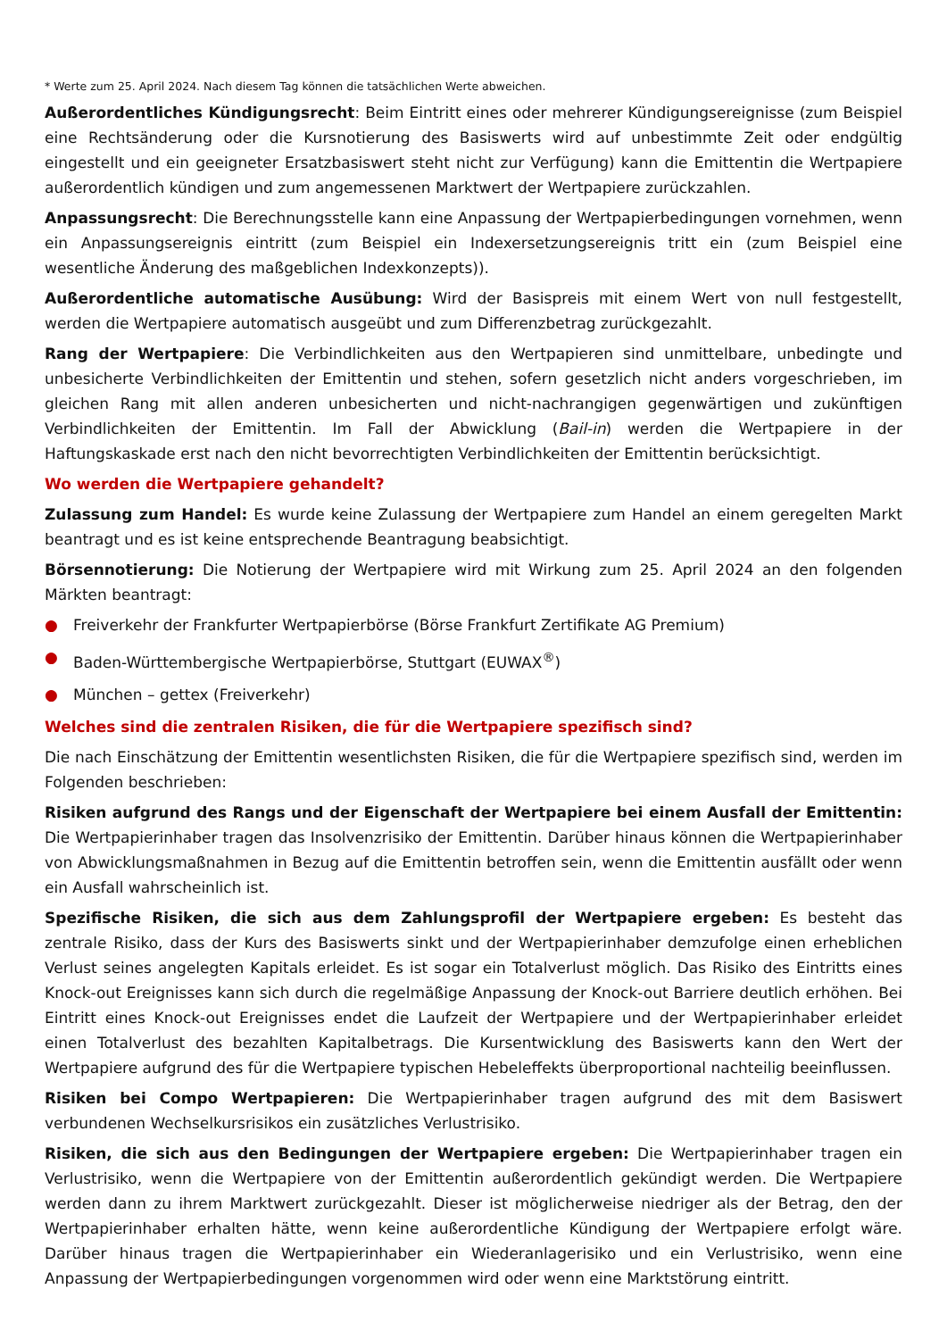* Werte zum 25. April 2024. Nach diesem Tag können die tatsächlichen Werte abweichen.
Außerordentliches Kündigungsrecht: Beim Eintritt eines oder mehrerer Kündigungsereignisse (zum Beispiel eine Rechtsänderung oder die Kursnotierung des Basiswerts wird auf unbestimmte Zeit oder endgültig eingestellt und ein geeigneter Ersatzbasiswert steht nicht zur Verfügung) kann die Emittentin die Wertpapiere außerordentlich kündigen und zum angemessenen Marktwert der Wertpapiere zurückzahlen.
Anpassungsrecht: Die Berechnungsstelle kann eine Anpassung der Wertpapierbedingungen vornehmen, wenn ein Anpassungsereignis eintritt (zum Beispiel ein Indexersetzungsereignis tritt ein (zum Beispiel eine wesentliche Änderung des maßgeblichen Indexkonzepts)).
Außerordentliche automatische Ausübung: Wird der Basispreis mit einem Wert von null festgestellt, werden die Wertpapiere automatisch ausgeübt und zum Differenzbetrag zurückgezahlt.
Rang der Wertpapiere: Die Verbindlichkeiten aus den Wertpapieren sind unmittelbare, unbedingte und unbesicherte Verbindlichkeiten der Emittentin und stehen, sofern gesetzlich nicht anders vorgeschrieben, im gleichen Rang mit allen anderen unbesicherten und nicht-nachrangigen gegenwärtigen und zukünftigen Verbindlichkeiten der Emittentin. Im Fall der Abwicklung (Bail-in) werden die Wertpapiere in der Haftungskaskade erst nach den nicht bevorrechtigten Verbindlichkeiten der Emittentin berücksichtigt.
Wo werden die Wertpapiere gehandelt?
Zulassung zum Handel: Es wurde keine Zulassung der Wertpapiere zum Handel an einem geregelten Markt beantragt und es ist keine entsprechende Beantragung beabsichtigt.
Börsennotierung: Die Notierung der Wertpapiere wird mit Wirkung zum 25. April 2024 an den folgenden Märkten beantragt:
● Freiverkehr der Frankfurter Wertpapierbörse (Börse Frankfurt Zertifikate AG Premium)
● Baden-Württembergische Wertpapierbörse, Stuttgart (EUWAX<sup>®</sup>)
● München – gettex (Freiverkehr)
Welches sind die zentralen Risiken, die für die Wertpapiere spezifisch sind?
Die nach Einschätzung der Emittentin wesentlichsten Risiken, die für die Wertpapiere spezifisch sind, werden im Folgenden beschrieben:
Risiken aufgrund des Rangs und der Eigenschaft der Wertpapiere bei einem Ausfall der Emittentin: Die Wertpapierinhaber tragen das Insolvenzrisiko der Emittentin. Darüber hinaus können die Wertpapierinhaber von Abwicklungsmaßnahmen in Bezug auf die Emittentin betroffen sein, wenn die Emittentin ausfällt oder wenn ein Ausfall wahrscheinlich ist.
Spezifische Risiken, die sich aus dem Zahlungsprofil der Wertpapiere ergeben: Es besteht das zentrale Risiko, dass der Kurs des Basiswerts sinkt und der Wertpapierinhaber demzufolge einen erheblichen Verlust seines angelegten Kapitals erleidet. Es ist sogar ein Totalverlust möglich. Das Risiko des Eintritts eines Knock-out Ereignisses kann sich durch die regelmäßige Anpassung der Knock-out Barriere deutlich erhöhen. Bei Eintritt eines Knock-out Ereignisses endet die Laufzeit der Wertpapiere und der Wertpapierinhaber erleidet einen Totalverlust des bezahlten Kapitalbetrags. Die Kursentwicklung des Basiswerts kann den Wert der Wertpapiere aufgrund des für die Wertpapiere typischen Hebeleffekts überproportional nachteilig beeinflussen.
Risiken bei Compo Wertpapieren: Die Wertpapierinhaber tragen aufgrund des mit dem Basiswert verbundenen Wechselkursrisikos ein zusätzliches Verlustrisiko.
Risiken, die sich aus den Bedingungen der Wertpapiere ergeben: Die Wertpapierinhaber tragen ein Verlustrisiko, wenn die Wertpapiere von der Emittentin außerordentlich gekündigt werden. Die Wertpapiere werden dann zu ihrem Marktwert zurückgezahlt. Dieser ist möglicherweise niedriger als der Betrag, den der Wertpapierinhaber erhalten hätte, wenn keine außerordentliche Kündigung der Wertpapiere erfolgt wäre. Darüber hinaus tragen die Wertpapierinhaber ein Wiederanlagerisiko und ein Verlustrisiko, wenn eine Anpassung der Wertpapierbedingungen vorgenommen wird oder wenn eine Marktstörung eintritt.